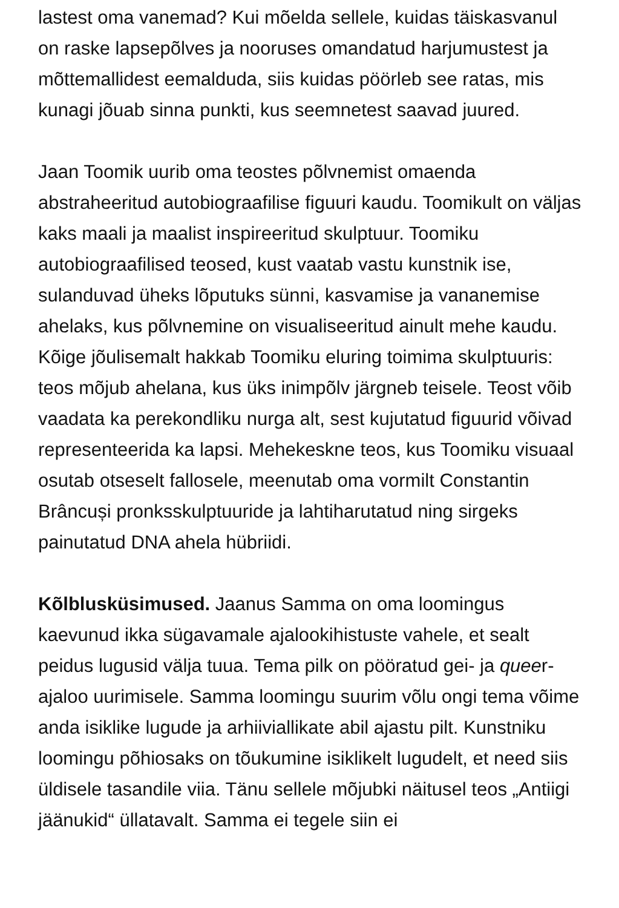lastest oma vanemad? Kui mõelda sellele, kuidas täiskasvanul on raske lapsepõlves ja nooruses omandatud harjumustest ja mõttemallidest eemalduda, siis kuidas pöörleb see ratas, mis kunagi jõuab sinna punkti, kus seemnetest saavad juured.
Jaan Toomik uurib oma teostes põlvnemist omaenda abstraheeritud autobiograafilise figuuri kaudu. Toomikult on väljas kaks maali ja maalist inspireeritud skulptuur. Toomiku autobiograafilised teosed, kust vaatab vastu kunstnik ise, sulanduvad üheks lõputuks sünni, kasvamise ja vananemise ahelaks, kus põlvnemine on visualiseeritud ainult mehe kaudu. Kõige jõulisemalt hakkab Toomiku eluring toimima skulptuuris: teos mõjub ahelana, kus üks inimpõlv järgneb teisele. Teost võib vaadata ka perekondliku nurga alt, sest kujutatud figuurid võivad representeerida ka lapsi. Mehekeskne teos, kus Toomiku visuaal osutab otseselt fallosele, meenutab oma vormilt Constantin Brâncuși pronksskulptuuride ja lahtiharutatud ning sirgeks painutatud DNA ahela hübriidi.
Kõlblusküsimused. Jaanus Samma on oma loomingus kaevunud ikka sügavamale ajalookihistuste vahele, et sealt peidus lugusid välja tuua. Tema pilk on pööratud gei- ja queer-ajaloo uurimisele. Samma loomingu suurim võlu ongi tema võime anda isiklike lugude ja arhiiviallikate abil ajastu pilt. Kunstniku loomingu põhiosaks on tõukumine isiklikelt lugudelt, et need siis üldisele tasandile viia. Tänu sellele mõjubki näitusel teos „Antiigi jäänukid“ üllatavalt. Samma ei tegele siin ei